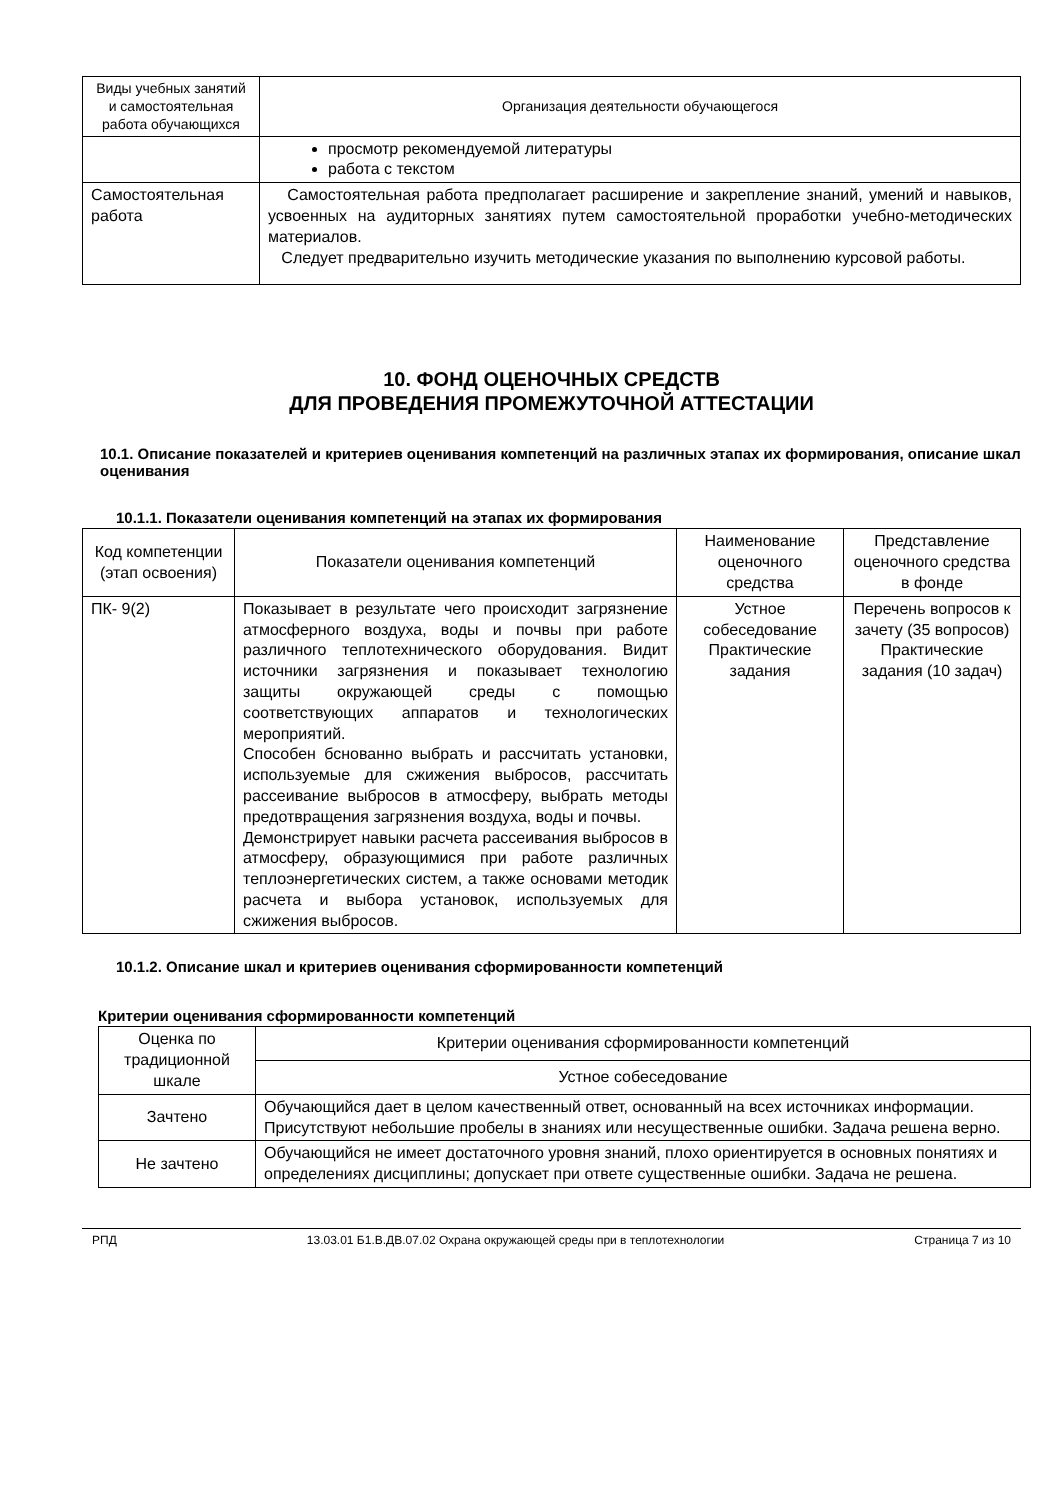| Виды учебных занятий и самостоятельная работа обучающихся | Организация деятельности обучающегося |
| --- | --- |
| | просмотр рекомендуемой литературы работа с текстом |
| Самостоятельная работа | Самостоятельная работа предполагает расширение и закрепление знаний, умений и навыков, усвоенных на аудиторных занятиях путем самостоятельной проработки учебно-методических материалов. Следует предварительно изучить методические указания по выполнению курсовой работы. |
10. ФОНД ОЦЕНОЧНЫХ СРЕДСТВ
ДЛЯ ПРОВЕДЕНИЯ ПРОМЕЖУТОЧНОЙ АТТЕСТАЦИИ
10.1. Описание показателей и критериев оценивания компетенций на различных этапах их формирования, описание шкал оценивания
10.1.1. Показатели оценивания компетенций на этапах их формирования
| Код компетенции (этап освоения) | Показатели оценивания компетенций | Наименование оценочного средства | Представление оценочного средства в фонде |
| --- | --- | --- | --- |
| ПК- 9(2) | Показывает в результате чего происходит загрязнение атмосферного воздуха, воды и почвы при работе различного теплотехнического оборудования. Видит источники загрязнения и показывает технологию защиты окружающей среды с помощью соответствующих аппаратов и технологических мероприятий. Способен бснованно выбрать и рассчитать установки, используемые для сжижения выбросов, рассчитать рассеивание выбросов в атмосферу, выбрать методы предотвращения загрязнения воздуха, воды и почвы. Демонстрирует навыки расчета рассеивания выбросов в атмосферу, образующимися при работе различных теплоэнергетических систем, а также основами методик расчета и выбора установок, используемых для сжижения выбросов. | Устное собеседование Практические задания | Перечень вопросов к зачету (35 вопросов) Практические задания (10 задач) |
10.1.2. Описание шкал и критериев оценивания сформированности компетенций
Критерии оценивания сформированности компетенций
| Оценка по традиционной шкале | Критерии оценивания сформированности компетенций |
| --- | --- |
| | Устное собеседование |
| Зачтено | Обучающийся дает в целом качественный ответ, основанный на всех источниках информации. Присутствуют небольшие пробелы в знаниях или несущественные ошибки. Задача решена верно. |
| Не зачтено | Обучающийся не имеет достаточного уровня знаний, плохо ориентируется в основных понятиях и определениях дисциплины; допускает при ответе существенные ошибки. Задача не решена. |
РПД 13.03.01 Б1.В.ДВ.07.02 Охрана окружающей среды при в теплотехнологии Страница 7 из 10